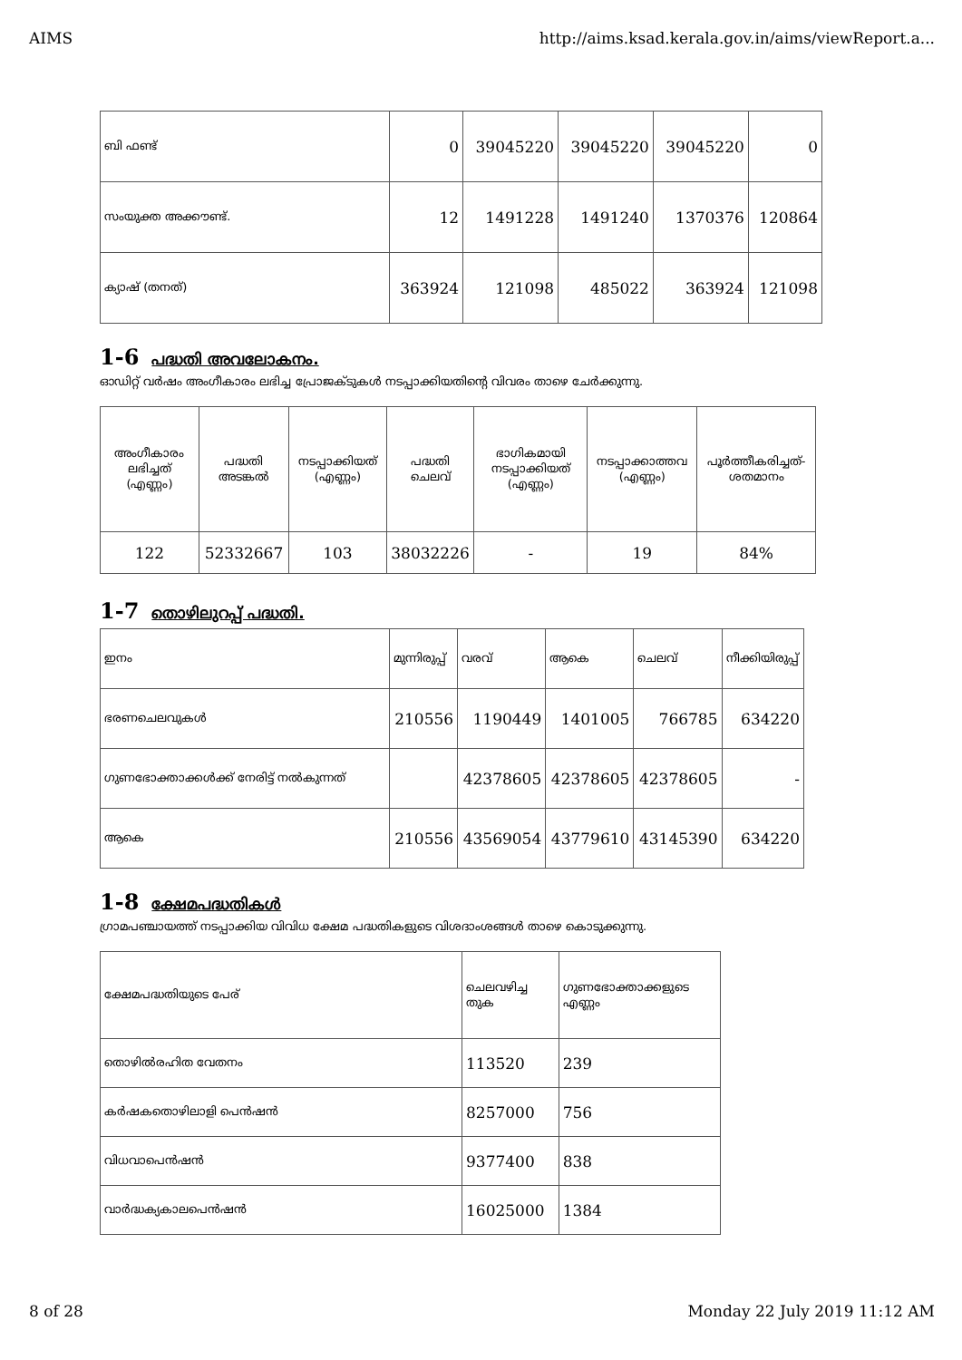AIMS http://aims.ksad.kerala.gov.in/aims/viewReport.a...
| ബി ഫണ്ട് | 0 | 39045220 | 39045220 | 39045220 | 0 |
| സംയുക്ത അക്കൗണ്ട്. | 12 | 1491228 | 1491240 | 1370376 | 120864 |
| ക്യാഷ് (തനത്) | 363924 | 121098 | 485022 | 363924 | 121098 |
1-6 പദ്ധതി അവലോകനം.
ഓഡിറ്റ് വർഷം അംഗീകാരം ലഭിച്ച പ്രോജക്ടുകൾ നടപ്പാക്കിയതിന്റെ വിവരം താഴെ ചേർക്കുന്നു.
| അംഗീകാരം ലഭിച്ചത് (എണ്ണം) | പദ്ധതി അടങ്കൽ | നടപ്പാക്കിയത് (എണ്ണം) | പദ്ധതി ചെലവ് | ഭാഗികമായി നടപ്പാക്കിയത് (എണ്ണം) | നടപ്പാക്കാത്തവ (എണ്ണം) | പൂർത്തീകരിച്ചത്-ശതമാനം |
| --- | --- | --- | --- | --- | --- | --- |
| 122 | 52332667 | 103 | 38032226 | - | 19 | 84% |
1-7 തൊഴിലുറപ്പ് പദ്ധതി.
| ഇനം | മുന്നിരുപ്പ് | വരവ് | ആകെ | ചെലവ് | നീക്കിയിരുപ്പ് |
| ഭരണചെലവുകൾ | 210556 | 1190449 | 1401005 | 766785 | 634220 |
| ഗുണഭോക്താക്കൾക്ക് നേരിട്ട് നൽകുന്നത് | | 42378605 | 42378605 | 42378605 | - |
| ആകെ | 210556 | 43569054 | 43779610 | 43145390 | 634220 |
1-8 ക്ഷേമപദ്ധതികൾ
ഗ്രാമപഞ്ചായത്ത് നടപ്പാക്കിയ വിവിധ ക്ഷേമ പദ്ധതികളുടെ വിശദാംശങ്ങൾ താഴെ കൊടുക്കുന്നു.
| ക്ഷേമപദ്ധതിയുടെ പേര് | ചെലവഴിച്ച തുക | ഗുണഭോക്താക്കളുടെ എണ്ണം |
| തൊഴിൽരഹിത വേതനം | 113520 | 239 |
| കർഷകതൊഴിലാളി പെൻഷൻ | 8257000 | 756 |
| വിധവാപെൻഷൻ | 9377400 | 838 |
| വാർദ്ധക്യകാലപെൻഷൻ | 16025000 | 1384 |
8 of 28 Monday 22 July 2019 11:12 AM